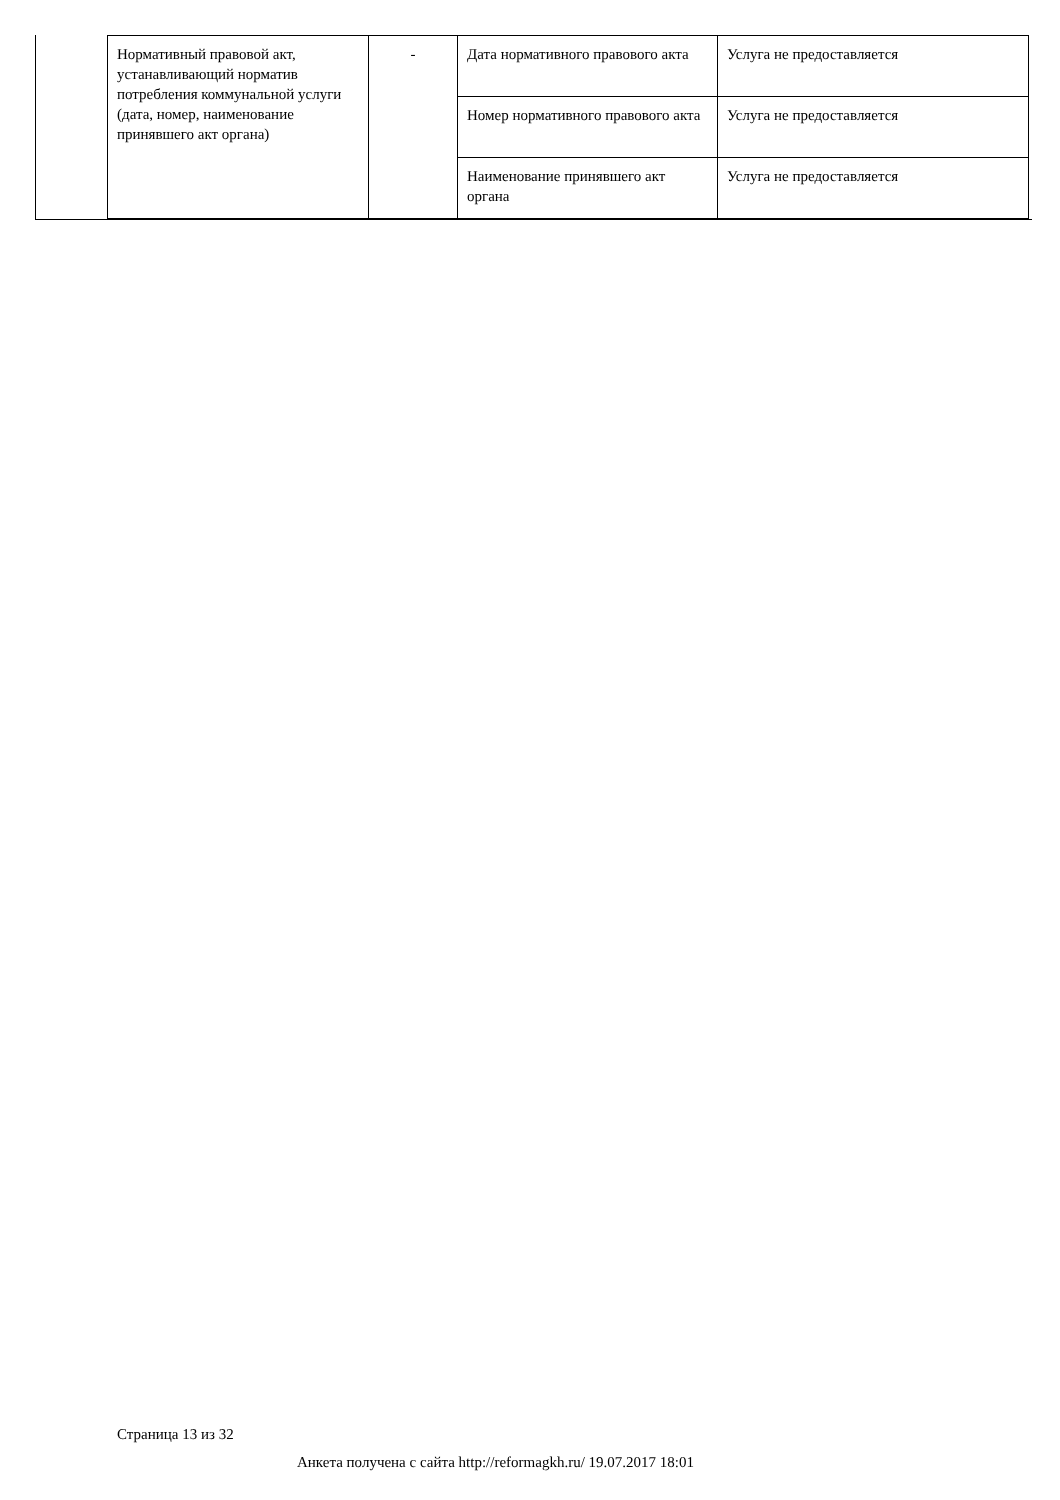| Нормативный правовой акт, устанавливающий норматив потребления коммунальной услуги (дата, номер, наименование принявшего акт органа) | - | Дата нормативного правового акта | Услуга не предоставляется |
| | | Номер нормативного правового акта | Услуга не предоставляется |
| | | Наименование принявшего акт органа | Услуга не предоставляется |
Страница 13 из 32
Анкета получена с сайта http://reformagkh.ru/ 19.07.2017 18:01